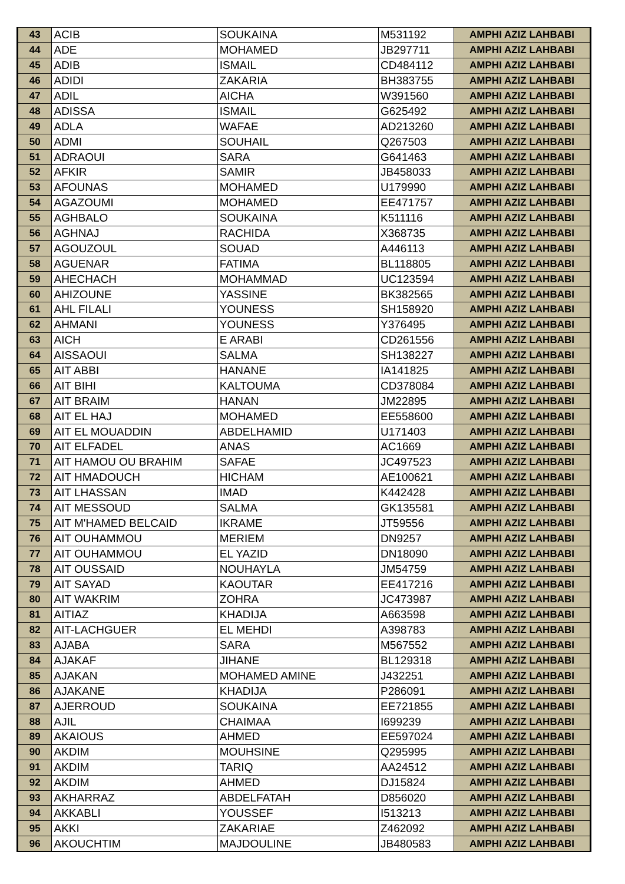| 43 | ACIB | SOUKAINA | M531192 | AMPHI AZIZ LAHBABI |
| 44 | ADE | MOHAMED | JB297711 | AMPHI AZIZ LAHBABI |
| 45 | ADIB | ISMAIL | CD484112 | AMPHI AZIZ LAHBABI |
| 46 | ADIDI | ZAKARIA | BH383755 | AMPHI AZIZ LAHBABI |
| 47 | ADIL | AICHA | W391560 | AMPHI AZIZ LAHBABI |
| 48 | ADISSA | ISMAIL | G625492 | AMPHI AZIZ LAHBABI |
| 49 | ADLA | WAFAE | AD213260 | AMPHI AZIZ LAHBABI |
| 50 | ADMI | SOUHAIL | Q267503 | AMPHI AZIZ LAHBABI |
| 51 | ADRAOUI | SARA | G641463 | AMPHI AZIZ LAHBABI |
| 52 | AFKIR | SAMIR | JB458033 | AMPHI AZIZ LAHBABI |
| 53 | AFOUNAS | MOHAMED | U179990 | AMPHI AZIZ LAHBABI |
| 54 | AGAZOUMI | MOHAMED | EE471757 | AMPHI AZIZ LAHBABI |
| 55 | AGHBALO | SOUKAINA | K511116 | AMPHI AZIZ LAHBABI |
| 56 | AGHNAJ | RACHIDA | X368735 | AMPHI AZIZ LAHBABI |
| 57 | AGOUZOUL | SOUAD | A446113 | AMPHI AZIZ LAHBABI |
| 58 | AGUENAR | FATIMA | BL118805 | AMPHI AZIZ LAHBABI |
| 59 | AHECHACH | MOHAMMAD | UC123594 | AMPHI AZIZ LAHBABI |
| 60 | AHIZOUNE | YASSINE | BK382565 | AMPHI AZIZ LAHBABI |
| 61 | AHL FILALI | YOUNESS | SH158920 | AMPHI AZIZ LAHBABI |
| 62 | AHMANI | YOUNESS | Y376495 | AMPHI AZIZ LAHBABI |
| 63 | AICH | E ARABI | CD261556 | AMPHI AZIZ LAHBABI |
| 64 | AISSAOUI | SALMA | SH138227 | AMPHI AZIZ LAHBABI |
| 65 | AIT ABBI | HANANE | IA141825 | AMPHI AZIZ LAHBABI |
| 66 | AIT BIHI | KALTOUMA | CD378084 | AMPHI AZIZ LAHBABI |
| 67 | AIT BRAIM | HANAN | JM22895 | AMPHI AZIZ LAHBABI |
| 68 | AIT EL HAJ | MOHAMED | EE558600 | AMPHI AZIZ LAHBABI |
| 69 | AIT EL MOUADDIN | ABDELHAMID | U171403 | AMPHI AZIZ LAHBABI |
| 70 | AIT ELFADEL | ANAS | AC1669 | AMPHI AZIZ LAHBABI |
| 71 | AIT HAMOU OU BRAHIM | SAFAE | JC497523 | AMPHI AZIZ LAHBABI |
| 72 | AIT HMADOUCH | HICHAM | AE100621 | AMPHI AZIZ LAHBABI |
| 73 | AIT LHASSAN | IMAD | K442428 | AMPHI AZIZ LAHBABI |
| 74 | AIT MESSOUD | SALMA | GK135581 | AMPHI AZIZ LAHBABI |
| 75 | AIT M'HAMED BELCAID | IKRAME | JT59556 | AMPHI AZIZ LAHBABI |
| 76 | AIT OUHAMMOU | MERIEM | DN9257 | AMPHI AZIZ LAHBABI |
| 77 | AIT OUHAMMOU | EL YAZID | DN18090 | AMPHI AZIZ LAHBABI |
| 78 | AIT OUSSAID | NOUHAYLA | JM54759 | AMPHI AZIZ LAHBABI |
| 79 | AIT SAYAD | KAOUTAR | EE417216 | AMPHI AZIZ LAHBABI |
| 80 | AIT WAKRIM | ZOHRA | JC473987 | AMPHI AZIZ LAHBABI |
| 81 | AITIAZ | KHADIJA | A663598 | AMPHI AZIZ LAHBABI |
| 82 | AIT-LACHGUER | EL MEHDI | A398783 | AMPHI AZIZ LAHBABI |
| 83 | AJABA | SARA | M567552 | AMPHI AZIZ LAHBABI |
| 84 | AJAKAF | JIHANE | BL129318 | AMPHI AZIZ LAHBABI |
| 85 | AJAKAN | MOHAMED AMINE | J432251 | AMPHI AZIZ LAHBABI |
| 86 | AJAKANE | KHADIJA | P286091 | AMPHI AZIZ LAHBABI |
| 87 | AJERROUD | SOUKAINA | EE721855 | AMPHI AZIZ LAHBABI |
| 88 | AJIL | CHAIMAA | I699239 | AMPHI AZIZ LAHBABI |
| 89 | AKAIOUS | AHMED | EE597024 | AMPHI AZIZ LAHBABI |
| 90 | AKDIM | MOUHSINE | Q295995 | AMPHI AZIZ LAHBABI |
| 91 | AKDIM | TARIQ | AA24512 | AMPHI AZIZ LAHBABI |
| 92 | AKDIM | AHMED | DJ15824 | AMPHI AZIZ LAHBABI |
| 93 | AKHARRAZ | ABDELFATAH | D856020 | AMPHI AZIZ LAHBABI |
| 94 | AKKABLI | YOUSSEF | I513213 | AMPHI AZIZ LAHBABI |
| 95 | AKKI | ZAKARIAE | Z462092 | AMPHI AZIZ LAHBABI |
| 96 | AKOUCHTIM | MAJDOULINE | JB480583 | AMPHI AZIZ LAHBABI |